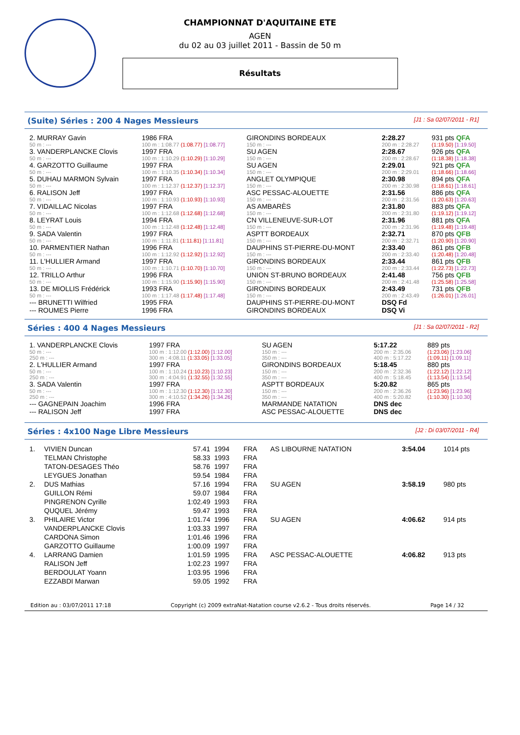CHAMPIONNAT D'AQUITAINE ETE
AGEN
du 02 au 03 juillet 2011 - Bassin de 50 m
Résultats
(Suite) Séries : 200 4 Nages Messieurs [J1 : Sa 02/07/2011 - R1]
| 2. MURRAY Gavin | 1986 FRA | GIRONDINS BORDEAUX | | | 2:28.27 | 931 pts QFA |
| 50 m : --- | 100 m : 1:08.77 (1:08.77) [1:08.77] | 150 m : --- | | | 200 m : 2:28.27 | (1:19.50) [1:19.50] |
| 3. VANDERPLANCKE Clovis | 1997 FRA | SU AGEN | | | 2:28.67 | 926 pts QFA |
| 50 m : --- | 100 m : 1:10.29 (1:10.29) [1:10.29] | 150 m : --- | | | 200 m : 2:28.67 | (1:18.38) [1:18.38] |
| 4. GARZOTTO Guillaume | 1997 FRA | SU AGEN | | | 2:29.01 | 921 pts QFA |
| 50 m : --- | 100 m : 1:10.35 (1:10.34) [1:10.34] | 150 m : --- | | | 200 m : 2:29.01 | (1:18.66) [1:18.66] |
| 5. DUHAU MARMON Sylvain | 1997 FRA | ANGLET OLYMPIQUE | | | 2:30.98 | 894 pts QFA |
| 50 m : --- | 100 m : 1:12.37 (1:12.37) [1:12.37] | 150 m : --- | | | 200 m : 2:30.98 | (1:18.61) [1:18.61] |
| 6. RALISON Jeff | 1997 FRA | ASC PESSAC-ALOUETTE | | | 2:31.56 | 886 pts QFA |
| 50 m : --- | 100 m : 1:10.93 (1:10.93) [1:10.93] | 150 m : --- | | | 200 m : 2:31.56 | (1:20.63) [1:20.63] |
| 7. VIDAILLAC Nicolas | 1997 FRA | AS AMBARÈS | | | 2:31.80 | 883 pts QFA |
| 50 m : --- | 100 m : 1:12.68 (1:12.68) [1:12.68] | 150 m : --- | | | 200 m : 2:31.80 | (1:19.12) [1:19.12] |
| 8. LEYRAT Louis | 1994 FRA | CN VILLENEUVE-SUR-LOT | | | 2:31.96 | 881 pts QFA |
| 50 m : --- | 100 m : 1:12.48 (1:12.48) [1:12.48] | 150 m : --- | | | 200 m : 2:31.96 | (1:19.48) [1:19.48] |
| 9. SADA Valentin | 1997 FRA | ASPTT BORDEAUX | | | 2:32.71 | 870 pts QFB |
| 50 m : --- | 100 m : 1:11.81 (1:11.81) [1:11.81] | 150 m : --- | | | 200 m : 2:32.71 | (1:20.90) [1:20.90] |
| 10. PARMENTIER Nathan | 1996 FRA | DAUPHINS ST-PIERRE-DU-MONT | | | 2:33.40 | 861 pts QFB |
| 50 m : --- | 100 m : 1:12.92 (1:12.92) [1:12.92] | 150 m : --- | | | 200 m : 2:33.40 | (1:20.48) [1:20.48] |
| 11. L'HULLIER Armand | 1997 FRA | GIRONDINS BORDEAUX | | | 2:33.44 | 861 pts QFB |
| 50 m : --- | 100 m : 1:10.71 (1:10.70) [1:10.70] | 150 m : --- | | | 200 m : 2:33.44 | (1:22.73) [1:22.73] |
| 12. TRILLO Arthur | 1996 FRA | UNION ST-BRUNO BORDEAUX | | | 2:41.48 | 756 pts QFB |
| 50 m : --- | 100 m : 1:15.90 (1:15.90) [1:15.90] | 150 m : --- | | | 200 m : 2:41.48 | (1:25.58) [1:25.58] |
| 13. DE MIOLLIS Frédérick | 1993 FRA | GIRONDINS BORDEAUX | | | 2:43.49 | 731 pts QFB |
| 50 m : --- | 100 m : 1:17.48 (1:17.48) [1:17.48] | 150 m : --- | | | 200 m : 2:43.49 | (1:26.01) [1:26.01] |
| --- BRUNETTI Wilfried | 1995 FRA | DAUPHINS ST-PIERRE-DU-MONT | | | DSQ Fd | |
| --- ROUMES Pierre | 1996 FRA | GIRONDINS BORDEAUX | | | DSQ Vi | |
Séries : 400 4 Nages Messieurs [J1 : Sa 02/07/2011 - R2]
| 1. VANDERPLANCKE Clovis | 1997 FRA | SU AGEN | | 5:17.22 | 889 pts |
| 50 m : --- | 100 m : 1:12.00 (1:12.00) [1:12.00] | 150 m : --- | | 200 m : 2:35.06 | (1:23.06) [1:23.06] |
| 250 m : --- | 300 m : 4:08.11 (1:33.05) [1:33.05] | 350 m : --- | | 400 m : 5:17.22 | (1:09.11) [1:09.11] |
| 2. L'HULLIER Armand | 1997 FRA | GIRONDINS BORDEAUX | | 5:18.45 | 880 pts |
| 50 m : --- | 100 m : 1:10.24 (1:10.23) [1:10.23] | 150 m : --- | | 200 m : 2:32.36 | (1:22.12) [1:22.12] |
| 250 m : --- | 300 m : 4:04.91 (1:32.55) [1:32.55] | 350 m : --- | | 400 m : 5:18.45 | (1:13.54) [1:13.54] |
| 3. SADA Valentin | 1997 FRA | ASPTT BORDEAUX | | 5:20.82 | 865 pts |
| 50 m : --- | 100 m : 1:12.30 (1:12.30) [1:12.30] | 150 m : --- | | 200 m : 2:36.26 | (1:23.96) [1:23.96] |
| 250 m : --- | 300 m : 4:10.52 (1:34.26) [1:34.26] | 350 m : --- | | 400 m : 5:20.82 | (1:10.30) [1:10.30] |
| --- GAGNEPAIN Joachim | 1996 FRA | MARMANDE NATATION | | DNS dec | |
| --- RALISON Jeff | 1997 FRA | ASC PESSAC-ALOUETTE | | DNS dec | |
Séries : 4x100 Nage Libre Messieurs [J2 : Di 03/07/2011 - R4]
| 1. | VIVIEN Duncan | 57.41 | 1994 | FRA | AS LIBOURNE NATATION | 3:54.04 | 1014 pts |
| | TELMAN Christophe | 58.33 | 1993 | FRA | | | |
| | TATON-DESAGES Théo | 58.76 | 1997 | FRA | | | |
| | LEYGUES Jonathan | 59.54 | 1984 | FRA | | | |
| 2. | DUS Mathias | 57.16 | 1994 | FRA | SU AGEN | 3:58.19 | 980 pts |
| | GUILLON Rémi | 59.07 | 1984 | FRA | | | |
| | PINGRENON Cyrille | 1:02.49 | 1993 | FRA | | | |
| | QUQUEL Jérémy | 59.47 | 1993 | FRA | | | |
| 3. | PHILAIRE Victor | 1:01.74 | 1996 | FRA | SU AGEN | 4:06.62 | 914 pts |
| | VANDERPLANCKE Clovis | 1:03.33 | 1997 | FRA | | | |
| | CARDONA Simon | 1:01.46 | 1996 | FRA | | | |
| | GARZOTTO Guillaume | 1:00.09 | 1997 | FRA | | | |
| 4. | LARRANG Damien | 1:01.59 | 1995 | FRA | ASC PESSAC-ALOUETTE | 4:06.82 | 913 pts |
| | RALISON Jeff | 1:02.23 | 1997 | FRA | | | |
| | BERDOULAT Yoann | 1:03.95 | 1996 | FRA | | | |
| | EZZABDI Marwan | 59.05 | 1992 | FRA | | | |
Edition au : 03/07/2011 17:18 Copyright (c) 2009 extraNat-Natation course v2.6.2 - Tous droits réservés. Page 14 / 32